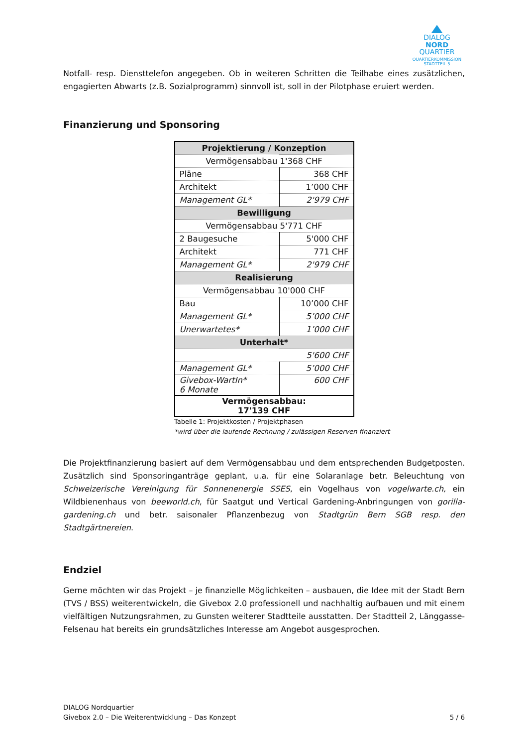DIALOG
NORD
QUARTIER
QUARTIERKOMMISSION
STADTTEIL 5
Notfall- resp. Diensttelefon angegeben. Ob in weiteren Schritten die Teilhabe eines zusätzlichen, engagierten Abwarts (z.B. Sozialprogramm) sinnvoll ist, soll in der Pilotphase eruiert werden.
Finanzierung und Sponsoring
| Projektierung / Konzeption | |
| Vermögensabbau 1'368 CHF | |
| Pläne | 368 CHF |
| Architekt | 1’000 CHF |
| Management GL* | 2'979 CHF |
| Bewilligung | |
| Vermögensabbau 5'771 CHF | |
| 2 Baugesuche | 5'000 CHF |
| Architekt | 771 CHF |
| Management GL* | 2'979 CHF |
| Realisierung | |
| Vermögensabbau 10'000 CHF | |
| Bau | 10’000 CHF |
| Management GL* | 5’000 CHF |
| Unerwartetes* | 1’000 CHF |
| Unterhalt* | |
| 5'600 CHF | |
| Management GL* | 5’000 CHF |
| Givebox-WartIn* 6 Monate | 600 CHF |
| Vermögensabbau: 17'139 CHF | |
Tabelle 1: Projektkosten / Projektphasen
*wird über die laufende Rechnung / zulässigen Reserven finanziert
Die Projektfinanzierung basiert auf dem Vermögensabbau und dem entsprechenden Budgetposten. Zusätzlich sind Sponsoringanträge geplant, u.a. für eine Solaranlage betr. Beleuchtung von Schweizerische Vereinigung für Sonnenenergie SSES, ein Vogelhaus von vogelwarte.ch, ein Wildbienenhaus von beeworld.ch, für Saatgut und Vertical Gardening-Anbringungen von gorilla-gardening.ch und betr. saisonaler Pflanzenbezug von Stadtgrün Bern SGB resp. den Stadtgärtnereien.
Endziel
Gerne möchten wir das Projekt – je finanzielle Möglichkeiten – ausbauen, die Idee mit der Stadt Bern (TVS / BSS) weiterentwickeln, die Givebox 2.0 professionell und nachhaltig aufbauen und mit einem vielfältigen Nutzungsrahmen, zu Gunsten weiterer Stadtteile ausstatten. Der Stadtteil 2, Länggasse-Felsenau hat bereits ein grundsätzliches Interesse am Angebot ausgesprochen.
DIALOG Nordquartier
Givebox 2.0 – Die Weiterentwicklung – Das Konzept 5 / 6